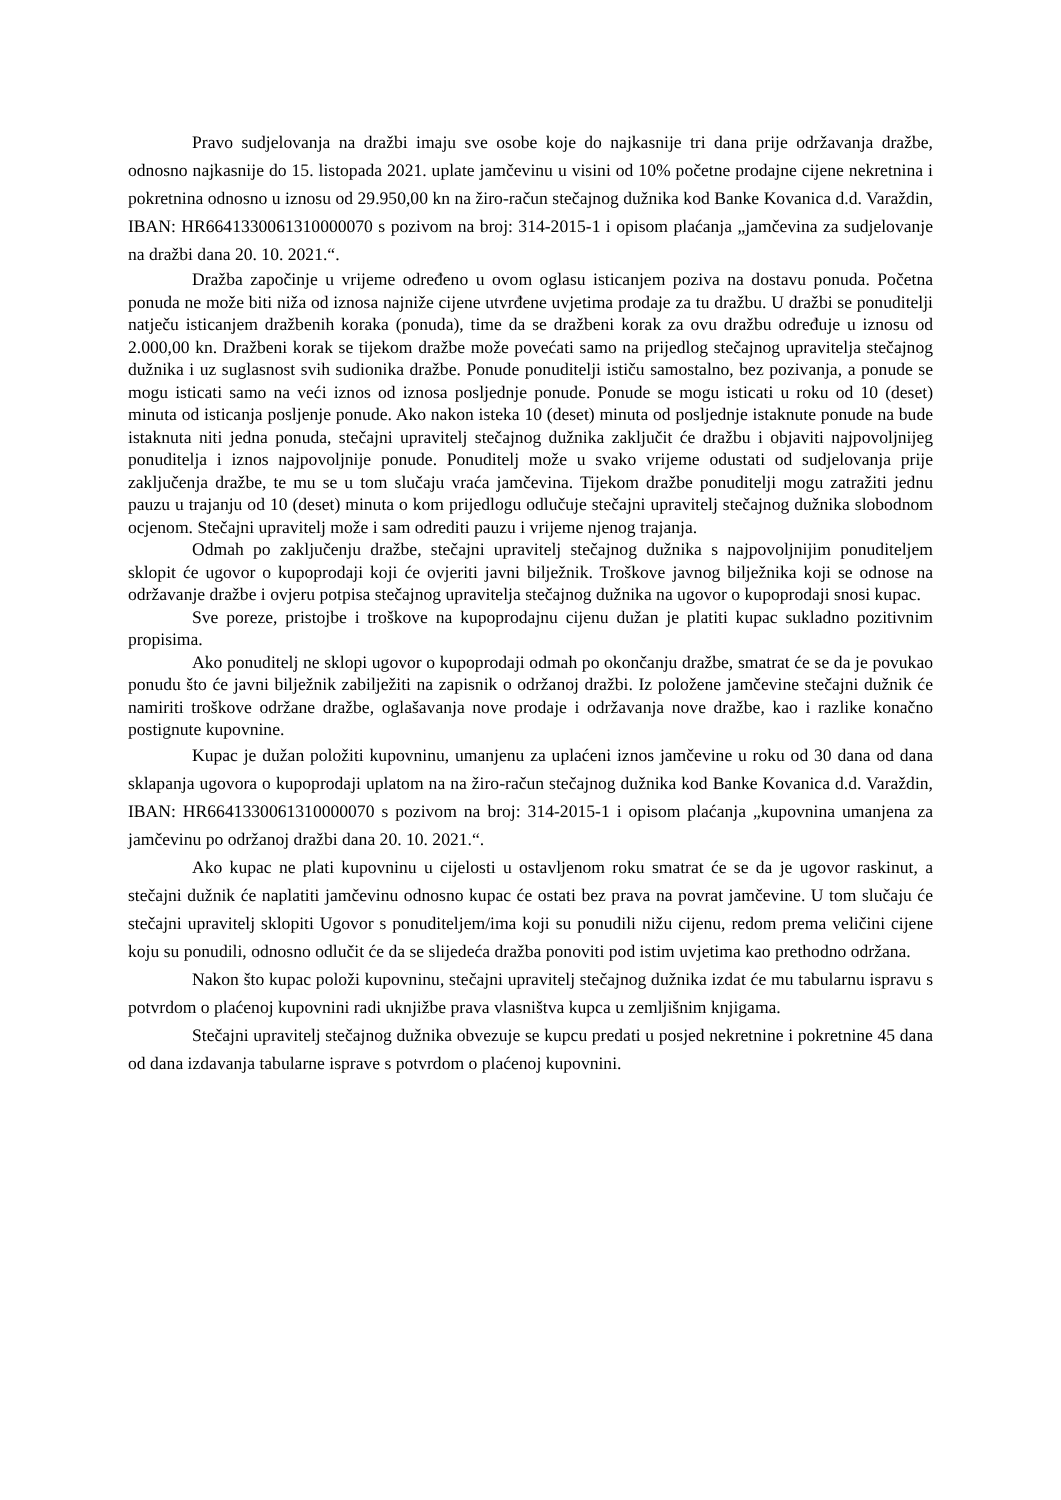Pravo sudjelovanja na dražbi imaju sve osobe koje do najkasnije tri dana prije održavanja dražbe, odnosno najkasnije do 15. listopada 2021. uplate jamčevinu u visini od 10% početne prodajne cijene nekretnina i pokretnina odnosno u iznosu od 29.950,00 kn na žiro-račun stečajnog dužnika kod Banke Kovanica d.d. Varaždin, IBAN: HR6641330061310000070 s pozivom na broj: 314-2015-1 i opisom plaćanja „jamčevina za sudjelovanje na dražbi dana 20. 10. 2021.“.
Dražba započinje u vrijeme određeno u ovom oglasu isticanjem poziva na dostavu ponuda. Početna ponuda ne može biti niža od iznosa najniže cijene utvrđene uvjetima prodaje za tu dražbu. U dražbi se ponuditelji natječu isticanjem dražbenih koraka (ponuda), time da se dražbeni korak za ovu dražbu određuje u iznosu od 2.000,00 kn. Dražbeni korak se tijekom dražbe može povećati samo na prijedlog stečajnog upravitelja stečajnog dužnika i uz suglasnost svih sudionika dražbe. Ponude ponuditelji ističu samostalno, bez pozivanja, a ponude se mogu isticati samo na veći iznos od iznosa posljednje ponude. Ponude se mogu isticati u roku od 10 (deset) minuta od isticanja posljenje ponude. Ako nakon isteka 10 (deset) minuta od posljednje istaknute ponude na bude istaknuta niti jedna ponuda, stečajni upravitelj stečajnog dužnika zaključit će dražbu i objaviti najpovoljnijeg ponuditelja i iznos najpovoljnije ponude. Ponuditelj može u svako vrijeme odustati od sudjelovanja prije zaključenja dražbe, te mu se u tom slučaju vraća jamčevina. Tijekom dražbe ponuditelji mogu zatražiti jednu pauzu u trajanju od 10 (deset) minuta o kom prijedlogu odlučuje stečajni upravitelj stečajnog dužnika slobodnom ocjenom. Stečajni upravitelj može i sam odrediti pauzu i vrijeme njenog trajanja.
Odmah po zaključenju dražbe, stečajni upravitelj stečajnog dužnika s najpovoljnijim ponuditeljem sklopit će ugovor o kupoprodaji koji će ovjeriti javni bilježnik. Troškove javnog bilježnika koji se odnose na održavanje dražbe i ovjeru potpisa stečajnog upravitelja stečajnog dužnika na ugovor o kupoprodaji snosi kupac.
Sve poreze, pristojbe i troškove na kupoprodajnu cijenu dužan je platiti kupac sukladno pozitivnim propisima.
Ako ponuditelj ne sklopi ugovor o kupoprodaji odmah po okončanju dražbe, smatrat će se da je povukao ponudu što će javni bilježnik zabilježiti na zapisnik o održanoj dražbi. Iz položene jamčevine stečajni dužnik će namiriti troškove održane dražbe, oglašavanja nove prodaje i održavanja nove dražbe, kao i razlike konačno postignute kupovnine.
Kupac je dužan položiti kupovninu, umanjenu za uplaćeni iznos jamčevine u roku od 30 dana od dana sklapanja ugovora o kupoprodaji uplatom na na žiro-račun stečajnog dužnika kod Banke Kovanica d.d. Varaždin, IBAN: HR6641330061310000070 s pozivom na broj: 314-2015-1 i opisom plaćanja „kupovnina umanjena za jamčevinu po održanoj dražbi dana 20. 10. 2021.“.
Ako kupac ne plati kupovninu u cijelosti u ostavljenom roku smatrat će se da je ugovor raskinut, a stečajni dužnik će naplatiti jamčevinu odnosno kupac će ostati bez prava na povrat jamčevine. U tom slučaju će stečajni upravitelj sklopiti Ugovor s ponuditeljem/ima koji su ponudili nižu cijenu, redom prema veličini cijene koju su ponudili, odnosno odlučit će da se slijedeća dražba ponoviti pod istim uvjetima kao prethodno održana.
Nakon što kupac položi kupovninu, stečajni upravitelj stečajnog dužnika izdat će mu tabularnu ispravu s potvrdom o plaćenoj kupovnini radi uknjižbe prava vlasništva kupca u zemljišnim knjigama.
Stečajni upravitelj stečajnog dužnika obvezuje se kupcu predati u posjed nekretnine i pokretnine 45 dana od dana izdavanja tabularne isprave s potvrdom o plaćenoj kupovnini.